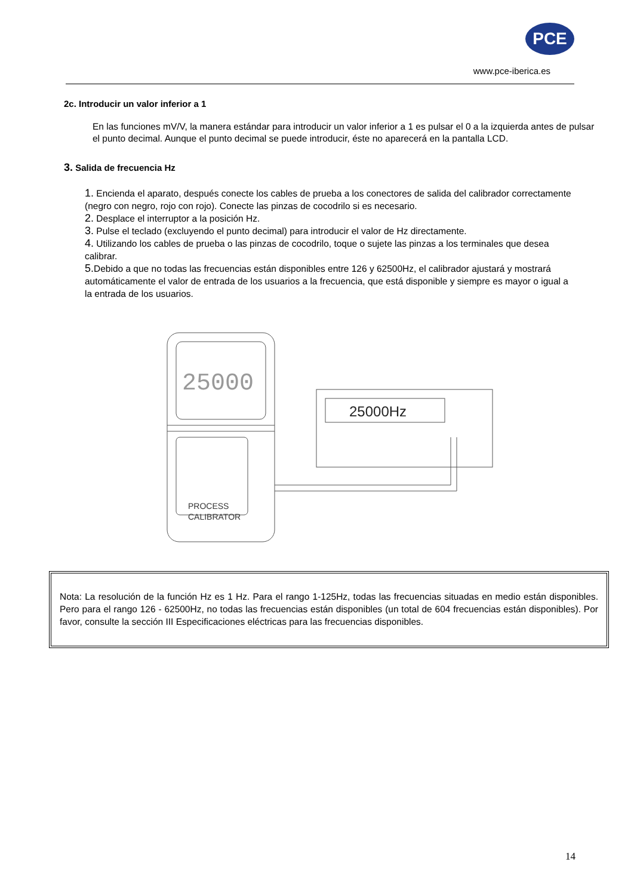PCE
www.pce-iberica.es
2c. Introducir un valor inferior a 1
En las funciones mV/V, la manera estándar para introducir un valor inferior a 1 es pulsar el 0 a la izquierda antes de pulsar el punto decimal. Aunque el punto decimal se puede introducir, éste no aparecerá en la pantalla LCD.
3. Salida de frecuencia Hz
1. Encienda el aparato, después conecte los cables de prueba a los conectores de salida del calibrador correctamente (negro con negro, rojo con rojo). Conecte las pinzas de cocodrilo si es necesario.
2. Desplace el interruptor a la posición Hz.
3. Pulse el teclado (excluyendo el punto decimal) para introducir el valor de Hz directamente.
4. Utilizando los cables de prueba o las pinzas de cocodrilo, toque o sujete las pinzas a los terminales que desea calibrar.
5. Debido a que no todas las frecuencias están disponibles entre 126 y 62500Hz, el calibrador ajustará y mostrará automáticamente el valor de entrada de los usuarios a la frecuencia, que está disponible y siempre es mayor o igual a la entrada de los usuarios.
25000
PROCESS
CALIBRATOR
25000Hz
Nota: La resolución de la función Hz es 1 Hz. Para el rango 1-125Hz, todas las frecuencias situadas en medio están disponibles. Pero para el rango 126 - 62500Hz, no todas las frecuencias están disponibles (un total de 604 frecuencias están disponibles). Por favor, consulte la sección III Especificaciones eléctricas para las frecuencias disponibles.
14